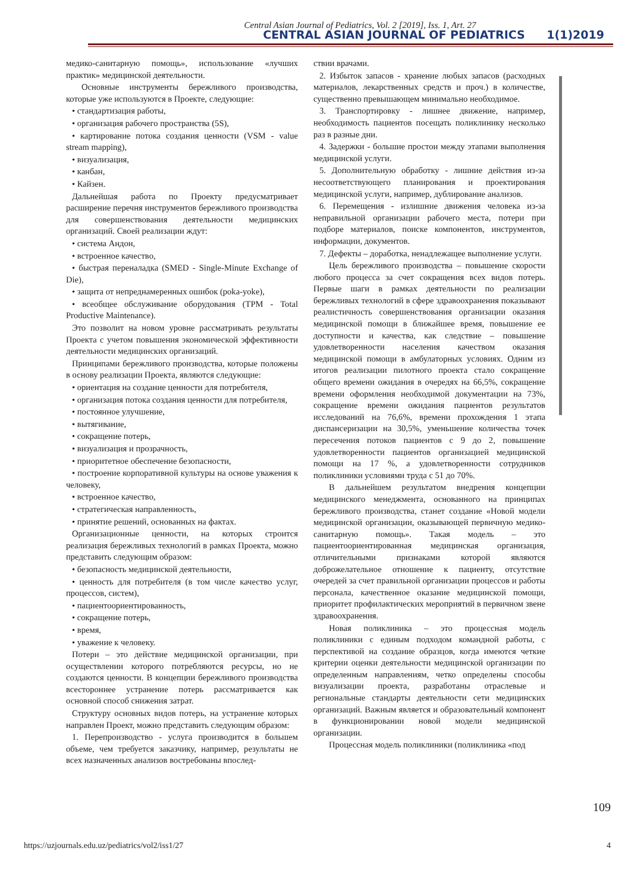Central Asian Journal of Pediatrics, Vol. 2 [2019], Iss. 1, Art. 27
CENTRAL ASIAN JOURNAL OF PEDIATRICS 1(1)2019
медико-санитарную помощь», использование «лучших практик» медицинской деятельности.
Основные инструменты бережливого производства, которые уже используются в Проекте, следующие:
• стандартизация работы,
• организация рабочего пространства (5S),
• картирование потока создания ценности (VSM - value stream mapping),
• визуализация,
• канбан,
• Кайзен.
Дальнейшая работа по Проекту предусматривает расширение перечня инструментов бережливого производства для совершенствования деятельности медицинских организаций. Своей реализации ждут:
• система Андон,
• встроенное качество,
• быстрая переналадка (SMED - Single-Minute Exchange of Die),
• защита от непреднамеренных ошибок (poka-yoke),
• всеобщее обслуживание оборудования (TPM - Total Productive Maintenance).
Это позволит на новом уровне рассматривать результаты Проекта с учетом повышения экономической эффективности деятельности медицинских организаций.
Принципами бережливого производства, которые положены в основу реализации Проекта, являются следующие:
• ориентация на создание ценности для потребителя,
• организация потока создания ценности для потребителя,
• постоянное улучшение,
• вытягивание,
• сокращение потерь,
• визуализация и прозрачность,
• приоритетное обеспечение безопасности,
• построение корпоративной культуры на основе уважения к человеку,
• встроенное качество,
• стратегическая направленность,
• принятие решений, основанных на фактах.
Организационные ценности, на которых строится реализация бережливых технологий в рамках Проекта, можно представить следующим образом:
• безопасность медицинской деятельности,
• ценность для потребителя (в том числе качество услуг, процессов, систем),
• пациентоориентированность,
• сокращение потерь,
• время,
• уважение к человеку.
Потери – это действие медицинской организации, при осуществлении которого потребляются ресурсы, но не создаются ценности. В концепции бережливого производства всестороннее устранение потерь рассматривается как основной способ снижения затрат.
Структуру основных видов потерь, на устранение которых направлен Проект, можно представить следующим образом:
1. Перепроизводство - услуга производится в большем объеме, чем требуется заказчику, например, результаты не всех назначенных анализов востребованы впослед-
ствии врачами.
2. Избыток запасов - хранение любых запасов (расходных материалов, лекарственных средств и проч.) в количестве, существенно превышающем минимально необходимое.
3. Транспортировку - лишнее движение, например, необходимость пациентов посещать поликлинику несколько раз в разные дни.
4. Задержки - большие простои между этапами выполнения медицинской услуги.
5. Дополнительную обработку - лишние действия из-за несоответствующего планирования и проектирования медицинской услуги, например, дублирование анализов.
6. Перемещения - излишние движения человека из-за неправильной организации рабочего места, потери при подборе материалов, поиске компонентов, инструментов, информации, документов.
7. Дефекты – доработка, ненадлежащее выполнение услуги.
Цель бережливого производства – повышение скорости любого процесса за счет сокращения всех видов потерь. Первые шаги в рамках деятельности по реализации бережливых технологий в сфере здравоохранения показывают реалистичность совершенствования организации оказания медицинской помощи в ближайшее время, повышение ее доступности и качества, как следствие – повышение удовлетворенности населения качеством оказания медицинской помощи в амбулаторных условиях. Одним из итогов реализации пилотного проекта стало сокращение общего времени ожидания в очередях на 66,5%, сокращение времени оформления необходимой документации на 73%, сокращение времени ожидания пациентов результатов исследований на 76,6%, времени прохождения 1 этапа диспансеризации на 30,5%, уменьшение количества точек пересечения потоков пациентов с 9 до 2, повышение удовлетворенности пациентов организацией медицинской помощи на 17 %, а удовлетворенности сотрудников поликлиники условиями труда с 51 до 70%.
В дальнейшем результатом внедрения концепции медицинского менеджмента, основанного на принципах бережливого производства, станет создание «Новой модели медицинской организации, оказывающей первичную медико-санитарную помощь». Такая модель – это пациентоориентированная медицинская организация, отличительными признаками которой являются доброжелательное отношение к пациенту, отсутствие очередей за счет правильной организации процессов и работы персонала, качественное оказание медицинской помощи, приоритет профилактических мероприятий в первичном звене здравоохранения.
Новая поликлиника – это процессная модель поликлиники с единым подходом командной работы, с перспективой на создание образцов, когда имеются четкие критерии оценки деятельности медицинской организации по определенным направлениям, четко определены способы визуализации проекта, разработаны отраслевые и региональные стандарты деятельности сети медицинских организаций. Важным является и образовательный компонент в функционировании новой модели медицинской организации.
Процессная модель поликлиники (поликлиника «под
109
https://uzjournals.edu.uz/pediatrics/vol2/iss1/27 4